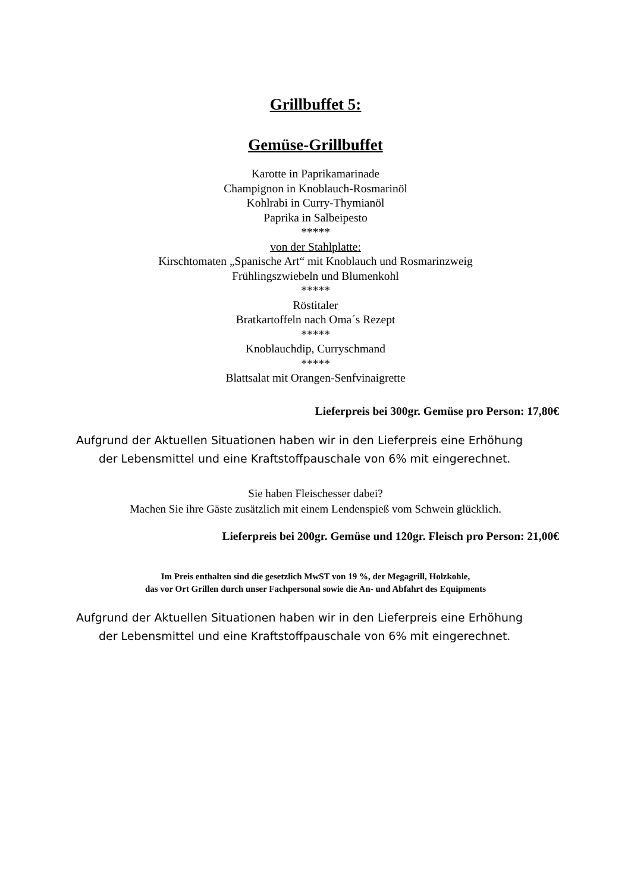Grillbuffet 5:
Gemüse-Grillbuffet
Karotte in Paprikamarinade
Champignon in Knoblauch-Rosmarinöl
Kohlrabi in Curry-Thymianöl
Paprika in Salbeipesto
*****
von der Stahlplatte:
Kirschtomaten „Spanische Art“ mit Knoblauch und Rosmarinzweig
Frühlingszwiebeln und Blumenkohl
*****
Röstitaler
Bratkartoffeln nach Oma´s Rezept
*****
Knoblauchdip, Curryschmand
*****
Blattsalat mit Orangen-Senfvinaigrette
Lieferpreis bei 300gr. Gemüse pro Person: 17,80€
Aufgrund der Aktuellen Situationen haben wir in den Lieferpreis eine Erhöhung
der Lebensmittel und eine Kraftstoffpauschale von 6% mit eingerechnet.
Sie haben Fleischesser dabei?
Machen Sie ihre Gäste zusätzlich mit einem Lendenspieß vom Schwein glücklich.
Lieferpreis bei 200gr. Gemüse und 120gr. Fleisch pro Person: 21,00€
Im Preis enthalten sind die gesetzlich MwST von 19 %, der Megagrill, Holzkohle,
das vor Ort Grillen durch unser Fachpersonal sowie die An- und Abfahrt des Equipments
Aufgrund der Aktuellen Situationen haben wir in den Lieferpreis eine Erhöhung
der Lebensmittel und eine Kraftstoffpauschale von 6% mit eingerechnet.